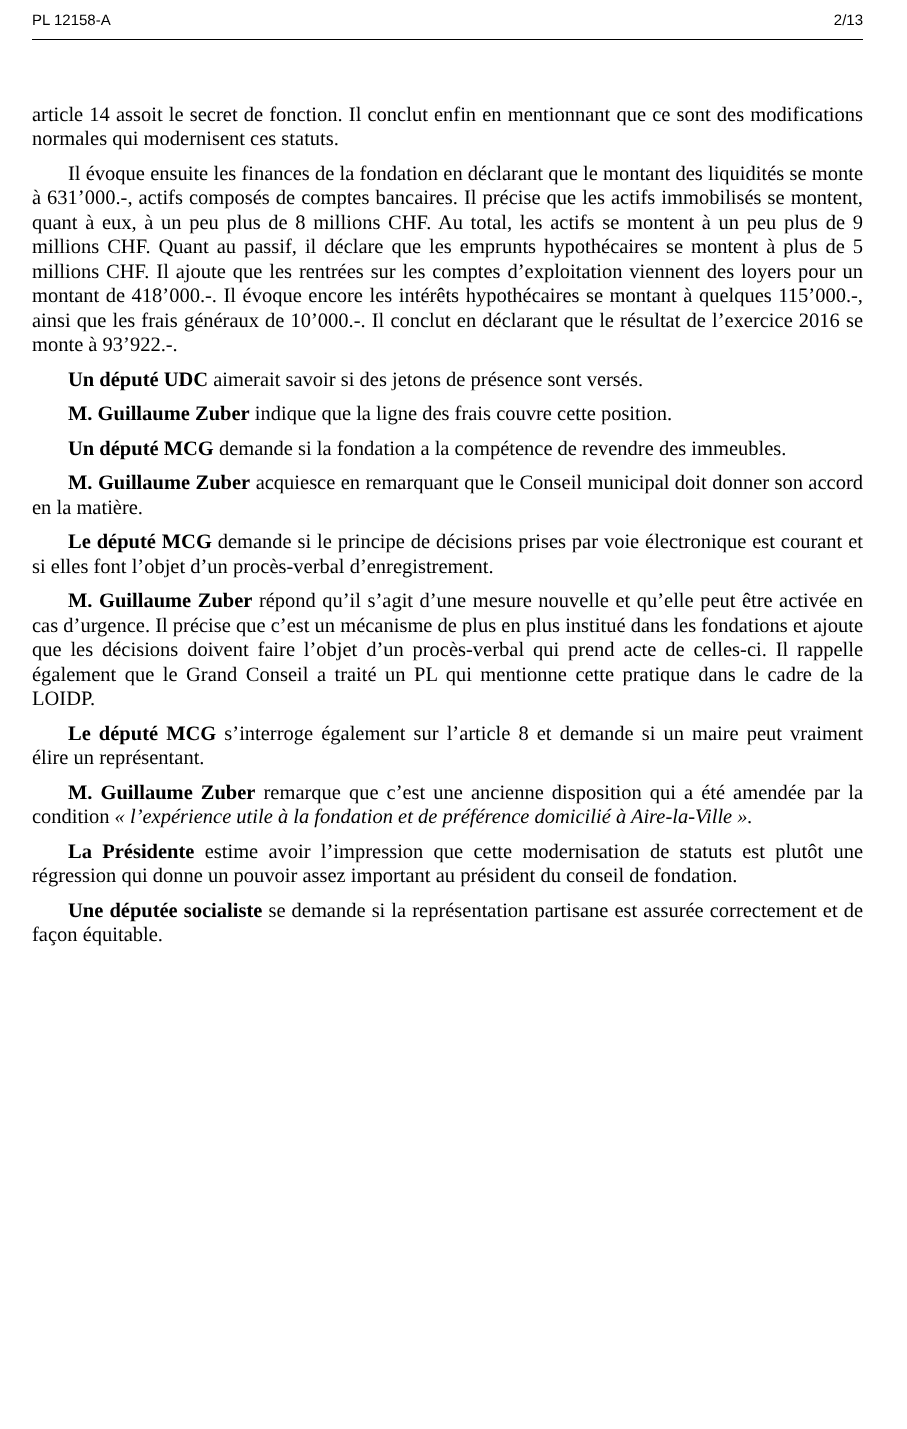PL 12158-A 2/13
article 14 assoit le secret de fonction. Il conclut enfin en mentionnant que ce sont des modifications normales qui modernisent ces statuts.
Il évoque ensuite les finances de la fondation en déclarant que le montant des liquidités se monte à 631’000.-, actifs composés de comptes bancaires. Il précise que les actifs immobilisés se montent, quant à eux, à un peu plus de 8 millions CHF. Au total, les actifs se montent à un peu plus de 9 millions CHF. Quant au passif, il déclare que les emprunts hypothécaires se montent à plus de 5 millions CHF. Il ajoute que les rentrées sur les comptes d’exploitation viennent des loyers pour un montant de 418’000.-. Il évoque encore les intérêts hypothécaires se montant à quelques 115’000.-, ainsi que les frais généraux de 10’000.-. Il conclut en déclarant que le résultat de l’exercice 2016 se monte à 93’922.-.
Un député UDC aimerait savoir si des jetons de présence sont versés.
M. Guillaume Zuber indique que la ligne des frais couvre cette position.
Un député MCG demande si la fondation a la compétence de revendre des immeubles.
M. Guillaume Zuber acquiesce en remarquant que le Conseil municipal doit donner son accord en la matière.
Le député MCG demande si le principe de décisions prises par voie électronique est courant et si elles font l’objet d’un procès-verbal d’enregistrement.
M. Guillaume Zuber répond qu’il s’agit d’une mesure nouvelle et qu’elle peut être activée en cas d’urgence. Il précise que c’est un mécanisme de plus en plus institué dans les fondations et ajoute que les décisions doivent faire l’objet d’un procès-verbal qui prend acte de celles-ci. Il rappelle également que le Grand Conseil a traité un PL qui mentionne cette pratique dans le cadre de la LOIDP.
Le député MCG s’interroge également sur l’article 8 et demande si un maire peut vraiment élire un représentant.
M. Guillaume Zuber remarque que c’est une ancienne disposition qui a été amendée par la condition « l’expérience utile à la fondation et de préférence domicilié à Aire-la-Ville ».
La Présidente estime avoir l’impression que cette modernisation de statuts est plutôt une régression qui donne un pouvoir assez important au président du conseil de fondation.
Une députée socialiste se demande si la représentation partisane est assurée correctement et de façon équitable.